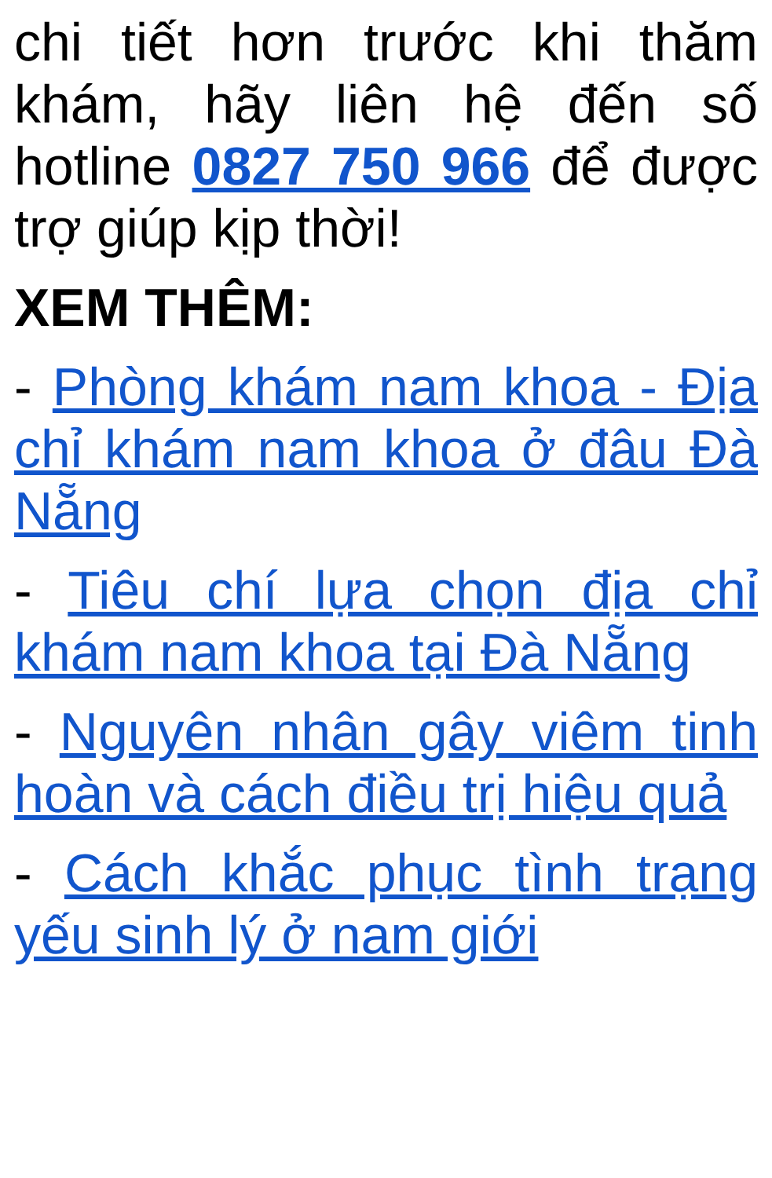chi tiết hơn trước khi thăm khám, hãy liên hệ đến số hotline 0827 750 966 để được trợ giúp kịp thời!
XEM THÊM:
- Phòng khám nam khoa - Địa chỉ khám nam khoa ở đâu Đà Nẵng
- Tiêu chí lựa chọn địa chỉ khám nam khoa tại Đà Nẵng
- Nguyên nhân gây viêm tinh hoàn và cách điều trị hiệu quả
- Cách khắc phục tình trạng yếu sinh lý ở nam giới